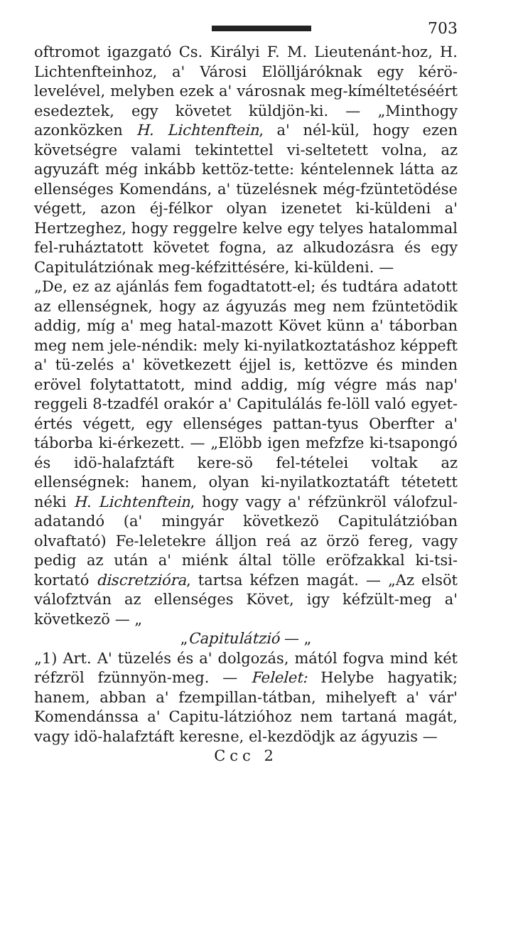703
oftromot igazgató Cs. Királyi F. M. Lieutenánt-hoz, H. Lichtenfteinhoz, a' Városi Elölljáróknak egy kérö-levelével, melyben ezek a' városnak meg-kíméltetéséért esedeztek, egy követet küldjön-ki. — „Minthogy azonközken H. Lichtenftein, a' nél-kül, hogy ezen követségre valami tekintettel vi-seltetett volna, az agyuzáft még inkább kettöz-tette: kéntelennek látta az ellenséges Komendáns, a' tüzelésnek még-fzüntetödése végett, azon éj-félkor olyan izenetet ki-küldeni a' Hertzeghez, hogy reggelre kelve egy telyes hatalommal fel-ruháztatott követet fogna, az alkudozásra és egy Capitulátziónak meg-kéfzittésére, ki-küldeni. —
„De, ez az ajánlás fem fogadtatott-el; és tudtára adatott az ellenségnek, hogy az ágyuzás meg nem fzüntetödik addig, míg a' meg hatal-mazott Követ künn a' táborban meg nem jele-néndik: mely ki-nyilatkoztatáshoz képpeft a' tü-zelés a' következett éjjel is, kettözve és minden erövel folytattatott, mind addig, míg végre más nap' reggeli 8-tzadfél orakór a' Capitulálás fe-löll való egyet-értés végett, egy ellenséges pattan-tyus Oberfter a' táborba ki-érkezett. — „Elöbb igen mefzfze ki-tsapongó és idö-halafztáft kere-sö fel-tételei voltak az ellenségnek: hanem, olyan ki-nyilatkoztatáft tétetett néki H. Lichtenftein, hogy vagy a' réfzünkröl válofzul-adatandó (a' mingyár következö Capitulátzióban olvaftató) Fe-leletekre álljon reá az örzö fereg, vagy pedig az után a' miénk által tölle eröfzakkal ki-tsi-kortató discretzióra, tartsa kéfzen magát. — „Az elsöt válofztván az ellenséges Követ, igy kéfzült-meg a' következö — „
„Capitulátzió — „
„1) Art. A' tüzelés és a' dolgozás, mától fogva mind két réfzröl fzünnyön-meg. — Felelet: Helybe hagyatik; hanem, abban a' fzempillan-tátban, mihelyeft a' vár' Komendánssa a' Capitu-látzióhoz nem tartaná magát, vagy idö-halafztáft keresne, el-kezdödjk az ágyuzis —
Ccc 2